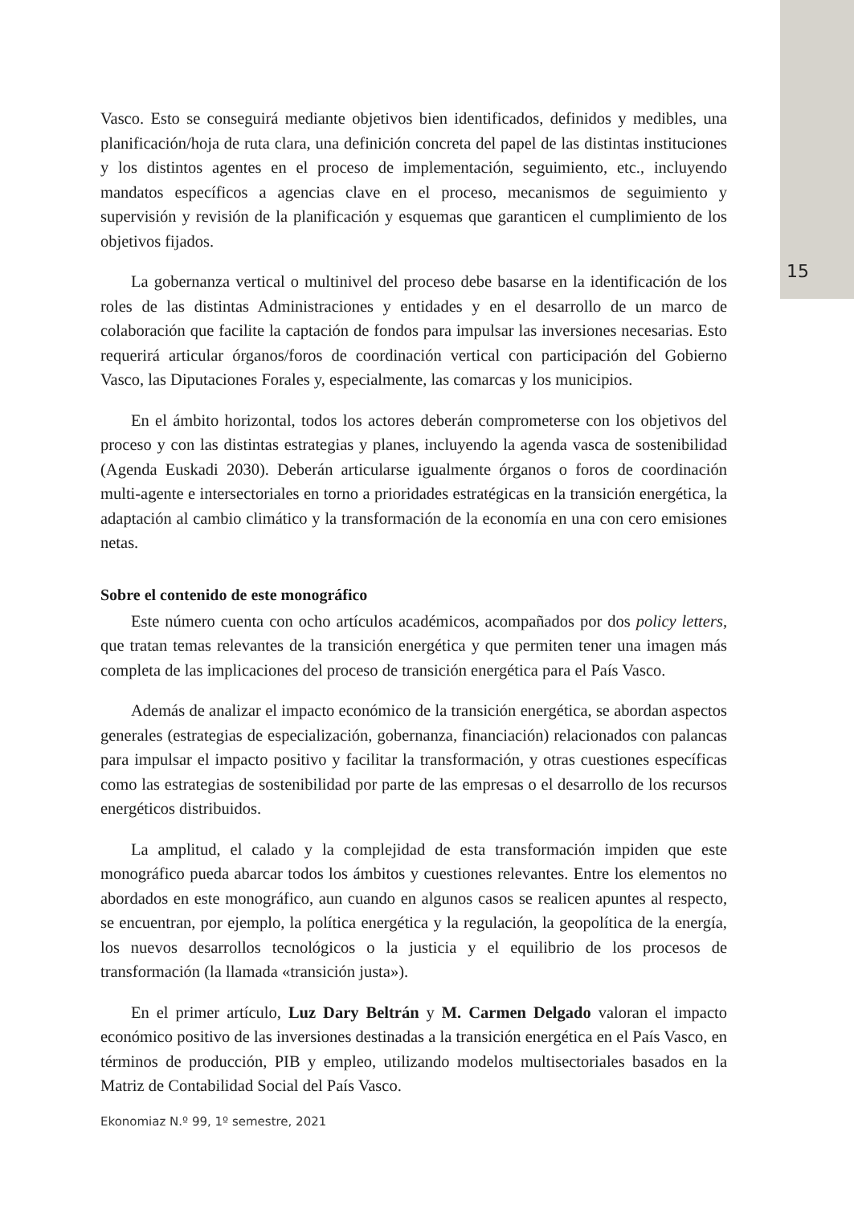15
Vasco. Esto se conseguirá mediante objetivos bien identificados, definidos y medibles, una planificación/hoja de ruta clara, una definición concreta del papel de las distintas instituciones y los distintos agentes en el proceso de implementación, seguimiento, etc., incluyendo mandatos específicos a agencias clave en el proceso, mecanismos de seguimiento y supervisión y revisión de la planificación y esquemas que garanticen el cumplimiento de los objetivos fijados.
La gobernanza vertical o multinivel del proceso debe basarse en la identificación de los roles de las distintas Administraciones y entidades y en el desarrollo de un marco de colaboración que facilite la captación de fondos para impulsar las inversiones necesarias. Esto requerirá articular órganos/foros de coordinación vertical con participación del Gobierno Vasco, las Diputaciones Forales y, especialmente, las comarcas y los municipios.
En el ámbito horizontal, todos los actores deberán comprometerse con los objetivos del proceso y con las distintas estrategias y planes, incluyendo la agenda vasca de sostenibilidad (Agenda Euskadi 2030). Deberán articularse igualmente órganos o foros de coordinación multi-agente e intersectoriales en torno a prioridades estratégicas en la transición energética, la adaptación al cambio climático y la transformación de la economía en una con cero emisiones netas.
Sobre el contenido de este monográfico
Este número cuenta con ocho artículos académicos, acompañados por dos policy letters, que tratan temas relevantes de la transición energética y que permiten tener una imagen más completa de las implicaciones del proceso de transición energética para el País Vasco.
Además de analizar el impacto económico de la transición energética, se abordan aspectos generales (estrategias de especialización, gobernanza, financiación) relacionados con palancas para impulsar el impacto positivo y facilitar la transformación, y otras cuestiones específicas como las estrategias de sostenibilidad por parte de las empresas o el desarrollo de los recursos energéticos distribuidos.
La amplitud, el calado y la complejidad de esta transformación impiden que este monográfico pueda abarcar todos los ámbitos y cuestiones relevantes. Entre los elementos no abordados en este monográfico, aun cuando en algunos casos se realicen apuntes al respecto, se encuentran, por ejemplo, la política energética y la regulación, la geopolítica de la energía, los nuevos desarrollos tecnológicos o la justicia y el equilibrio de los procesos de transformación (la llamada «transición justa»).
En el primer artículo, Luz Dary Beltrán y M. Carmen Delgado valoran el impacto económico positivo de las inversiones destinadas a la transición energética en el País Vasco, en términos de producción, PIB y empleo, utilizando modelos multisectoriales basados en la Matriz de Contabilidad Social del País Vasco.
Ekonomiaz N.º 99, 1º semestre, 2021